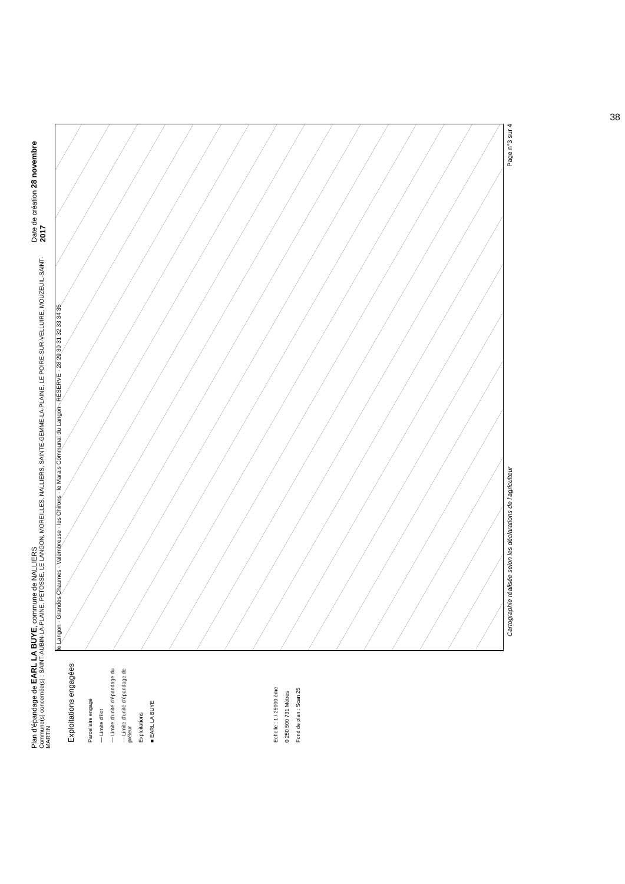38
Plan d'épandage de EARL LA BUYE, commune de NALLIERS
Commune(s) concernée(s) : SAINT-AUBIN-LA-PLAINE, PETOSSE, LE LANGON, MOREILLES, NALLIERS, SAINTE-GEMME-LA-PLAINE, LE POIRE-SUR-VELLUIRE, MOUZEUIL-SAINT-MARTIN
Date de création 28 novembre 2017
Exploitations engagées
Parcellaire engagé
— Limite d'îlot
— Limite d'unité d'épandage du
--- Limite d'unité d'épandage de préleur
Exploitations
■ EARL LA BUYE
Echelle : 1 / 25000 ème
0 250 500 731 Mètres
Fond de plan : Scan 25
le Langon · Grandes Chaumes · Valembreuse · les Chirons · le Marais Communal du Langon · RÉSERVE · 28 29 30 31 32 33 34 35
Cartographie réalisée selon les déclarations de l'agriculteur Page n°3 sur 4